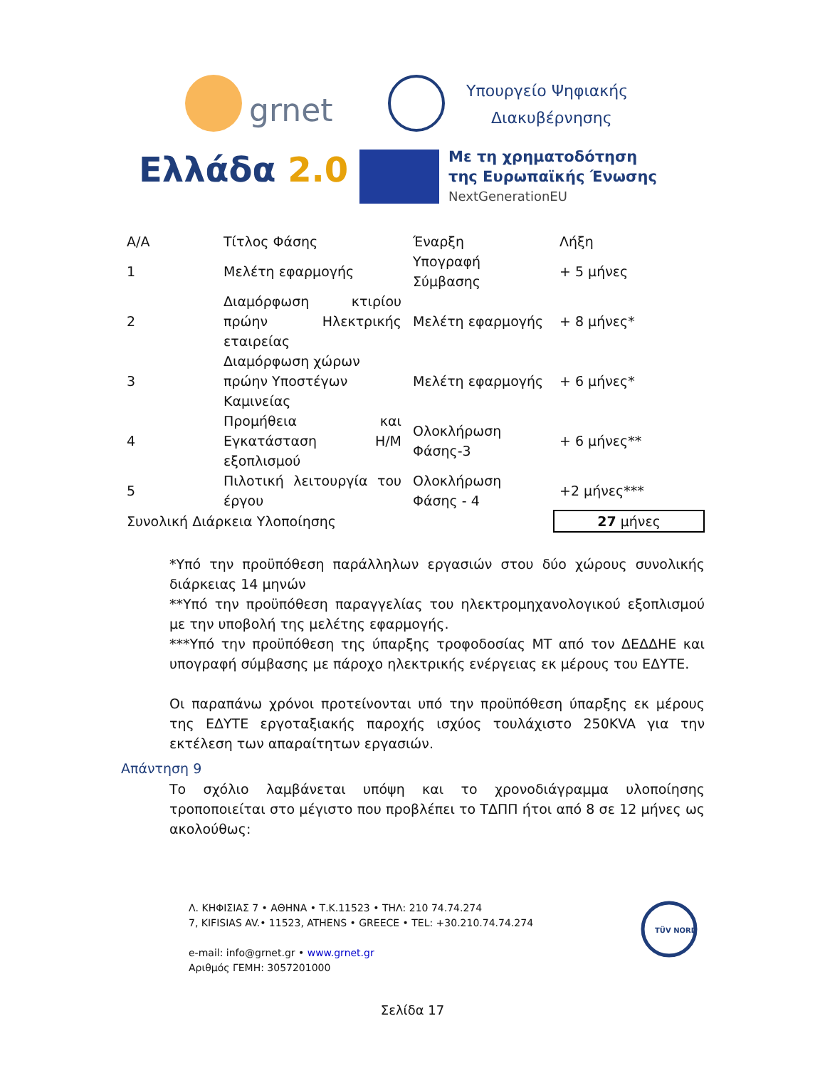grnet
Ελλάδα 2.0
Υπουργείο Ψηφιακής
Διακυβέρνησης
Με τη χρηματοδότηση
της Ευρωπαϊκής Ένωσης
NextGenerationEU
| Α/Α | Τίτλος Φάσης | Έναρξη | Λήξη |
| 1 | Μελέτη εφαρμογής | Υπογραφή Σύμβασης | + 5 μήνες |
| 2 | Διαμόρφωση κτιρίου πρώην Ηλεκτρικής εταιρείας | Μελέτη εφαρμογής | + 8 μήνες* |
| 3 | Διαμόρφωση χώρων πρώην Υποστέγων Καμινείας | Μελέτη εφαρμογής | + 6 μήνες* |
| 4 | Προμήθεια και Εγκατάσταση Η/Μ εξοπλισμού | Ολοκλήρωση Φάσης-3 | + 6 μήνες** |
| 5 | Πιλοτική λειτουργία του έργου | Ολοκλήρωση Φάσης - 4 | +2 μήνες*** |
| Συνολική Διάρκεια Υλοποίησης | | | 27 μήνες |
*Υπό την προϋπόθεση παράλληλων εργασιών στου δύο χώρους συνολικής διάρκειας 14 μηνών
**Υπό την προϋπόθεση παραγγελίας του ηλεκτρομηχανολογικού εξοπλισμού με την υποβολή της μελέτης εφαρμογής.
***Υπό την προϋπόθεση της ύπαρξης τροφοδοσίας ΜΤ από τον ΔΕΔΔΗΕ και υπογραφή σύμβασης με πάροχο ηλεκτρικής ενέργειας εκ μέρους του ΕΔΥΤΕ.
Οι παραπάνω χρόνοι προτείνονται υπό την προϋπόθεση ύπαρξης εκ μέρους της ΕΔΥΤΕ εργοταξιακής παροχής ισχύος τουλάχιστο 250KVA για την εκτέλεση των απαραίτητων εργασιών.
Απάντηση 9
Το σχόλιο λαμβάνεται υπόψη και το χρονοδιάγραμμα υλοποίησης τροποποιείται στο μέγιστο που προβλέπει το ΤΔΠΠ ήτοι από 8 σε 12 μήνες ως ακολούθως:
Λ. ΚΗΦΙΣΙΑΣ 7 • ΑΘΗΝΑ • Τ.Κ.11523 • ΤΗΛ: 210 74.74.274
7, KIFISIAS AV.• 11523, ATHENS • GREECE • TEL: +30.210.74.74.274
e-mail: info@grnet.gr • www.grnet.gr
Αριθμός ΓΕΜΗ: 3057201000
TÜV NORD
Σελίδα 17